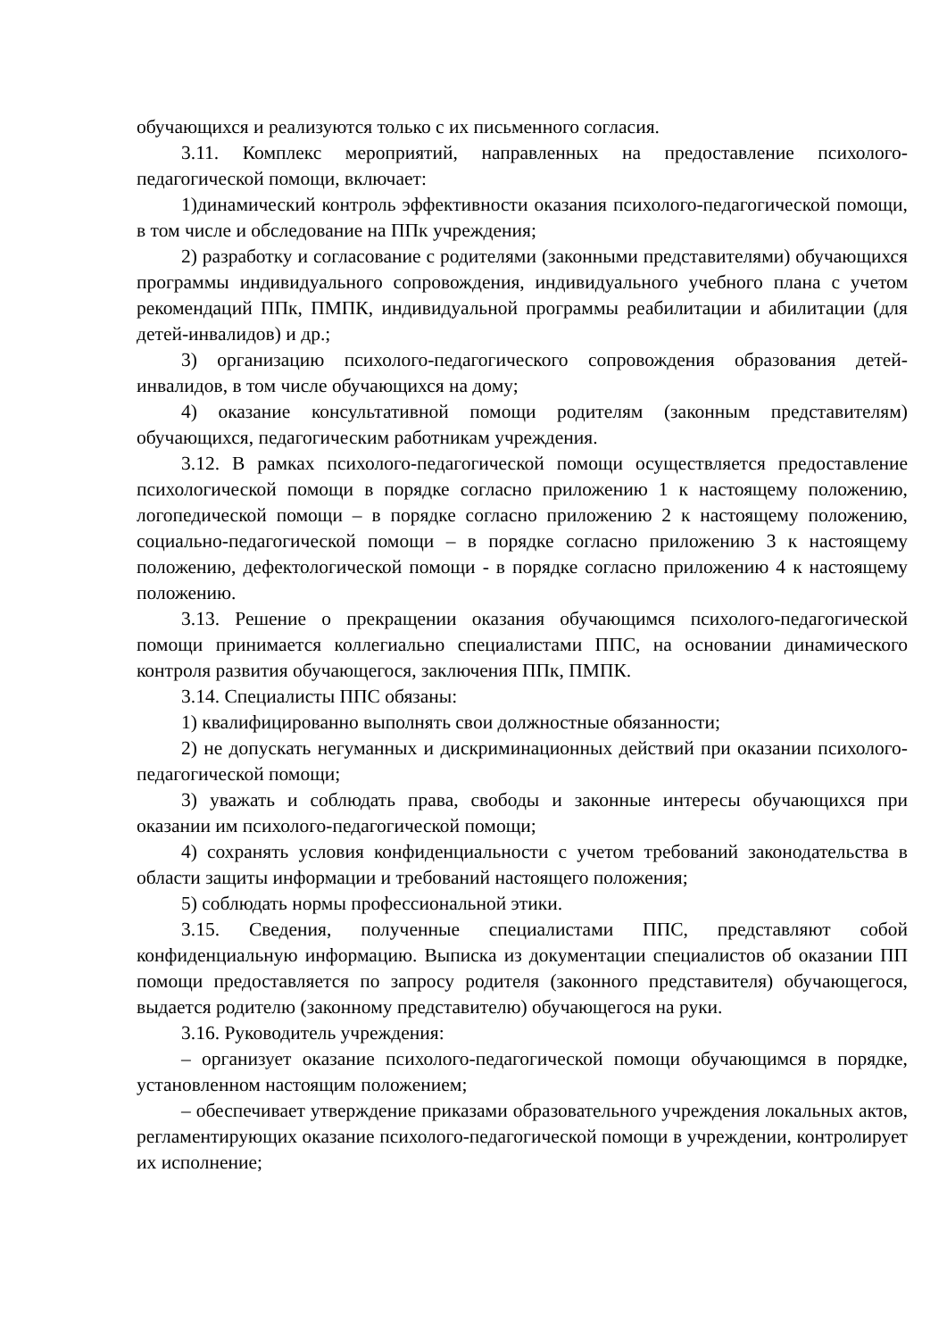обучающихся и реализуются только с их письменного согласия.
3.11. Комплекс мероприятий, направленных на предоставление психолого-педагогической помощи, включает:
1)динамический контроль эффективности оказания психолого-педагогической помощи, в том числе и обследование на ППк учреждения;
2) разработку и согласование с родителями (законными представителями) обучающихся программы индивидуального сопровождения, индивидуального учебного плана с учетом рекомендаций ППк, ПМПК, индивидуальной программы реабилитации и абилитации (для детей-инвалидов) и др.;
3) организацию психолого-педагогического сопровождения образования детей-инвалидов, в том числе обучающихся на дому;
4) оказание консультативной помощи родителям (законным представителям) обучающихся, педагогическим работникам учреждения.
3.12. В рамках психолого-педагогической помощи осуществляется предоставление психологической помощи в порядке согласно приложению 1 к настоящему положению, логопедической помощи – в порядке согласно приложению 2 к настоящему положению, социально-педагогической помощи – в порядке согласно приложению 3 к настоящему положению, дефектологической помощи - в порядке согласно приложению 4 к настоящему положению.
3.13. Решение о прекращении оказания обучающимся психолого-педагогической помощи принимается коллегиально специалистами ППС, на основании динамического контроля развития обучающегося, заключения ППк, ПМПК.
3.14. Специалисты ППС обязаны:
1) квалифицированно выполнять свои должностные обязанности;
2) не допускать негуманных и дискриминационных действий при оказании психолого-педагогической помощи;
3) уважать и соблюдать права, свободы и законные интересы обучающихся при оказании им психолого-педагогической помощи;
4) сохранять условия конфиденциальности с учетом требований законодательства в области защиты информации и требований настоящего положения;
5) соблюдать нормы профессиональной этики.
3.15. Сведения, полученные специалистами ППС, представляют собой конфиденциальную информацию. Выписка из документации специалистов об оказании ПП помощи предоставляется по запросу родителя (законного представителя) обучающегося, выдается родителю (законному представителю) обучающегося на руки.
3.16. Руководитель учреждения:
– организует оказание психолого-педагогической помощи обучающимся в порядке, установленном настоящим положением;
– обеспечивает утверждение приказами образовательного учреждения локальных актов, регламентирующих оказание психолого-педагогической помощи в учреждении, контролирует их исполнение;